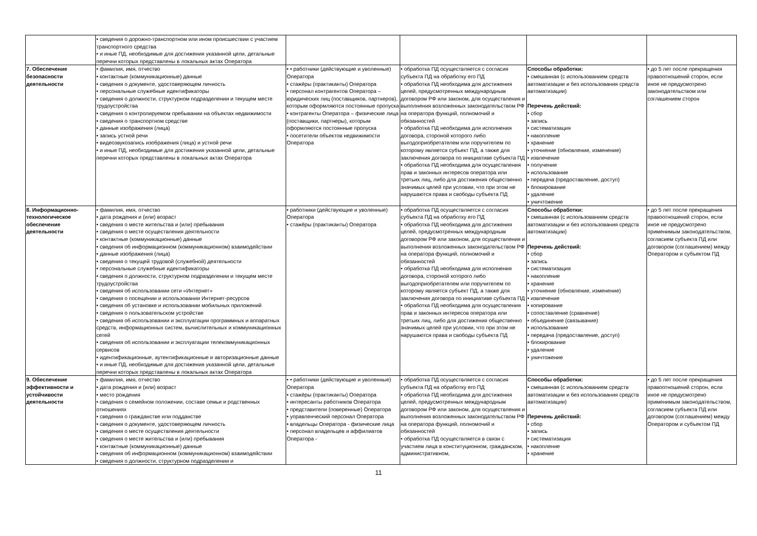| | • сведения о дорожно-транспортном или ином происшествии с участием транспортного средства • и иные ПД, необходимые для достижения указанной цели, детальные перечни которых представлены в локальных актах Оператора | | | | |
| 7. Обеспечение безопасности деятельности | • фамилия, имя, отчество • контактные (коммуникационные) данные • сведения о документе, удостоверяющем личность • персональные служебные идентификаторы • сведения о должности, структурном подразделении и текущем месте трудоустройства • сведения о контролируемом пребывании на объектах недвижимости • сведения о транспортном средстве • данные изображения (лица) • запись устной речи • видеозвукозапись изображения (лица) и устной речи • и иные ПД, необходимые для достижения указанной цели, детальные перечни которых представлены в локальных актах Оператора | • • работники (действующие и уволенные) Оператора • стажёры (практиканты) Оператора • персонал контрагентов Оператора – юридических лиц (поставщиков, партнеров), которым оформляются постоянные пропуска • контрагенты Оператора – физические лица (поставщики, партнеры), которым оформляются постоянные пропуска • посетители объектов недвижимости Оператора | • обработка ПД осуществляется с согласия субъекта ПД на обработку его ПД • обработка ПД необходима для достижения целей, предусмотренных международным договором РФ или законом, для осуществления и выполнения возложенных законодательством РФ на оператора функций, полномочий и обязанностей • обработка ПД необходима для исполнения договора, стороной которого либо выгодоприобретателем или поручителем по которому является субъект ПД, а также для заключения договора по инициативе субъекта ПД • обработка ПД необходима для осуществления прав и законных интересов оператора или третьих лиц, либо для достижения общественно значимых целей при условии, что при этом не нарушаются права и свободы субъекта ПД | Способы обработки: • смешанная (с использованием средств автоматизации и без использования средств автоматизации) Перечень действий: • сбор • запись • систематизация • накопление • хранение • уточнение (обновление, изменение) • извлечение • получение • использование • передача (предоставление, доступ) • блокирование • удаление • уничтожение | • до 5 лет после прекращения правоотношений сторон, если иное не предусмотрено законодательством или соглашением сторон |
| 8. Информационно-технологическое обеспечение деятельности | • фамилия, имя, отчество • дата рождения и (или) возраст • сведения о месте жительства и (или) пребывания • сведения о месте осуществления деятельности • контактные (коммуникационные) данные • сведения об информационном (коммуникационном) взаимодействии • данные изображения (лица) • сведения о текущей трудовой (служебной) деятельности • персональные служебные идентификаторы • сведения о должности, структурном подразделении и текущем месте трудоустройства • сведения об использовании сети «Интернет» • сведения о посещении и использовании Интернет-ресурсов • сведения об установке и использовании мобильных приложений • сведения о пользовательском устройстве • сведения об использовании и эксплуатации программных и аппаратных средств, информационных систем, вычислительных и коммуникационных сетей • сведения об использовании и эксплуатации телекоммуникационных сервисов • идентификационные, аутентификационные и авторизационные данные • и иные ПД, необходимые для достижения указанной цели, детальные перечни которых представлены в локальных актах Оператора | • работники (действующие и уволенные) Оператора • стажёры (практиканты) Оператора | • обработка ПД осуществляется с согласия субъекта ПД на обработку его ПД • обработка ПД необходима для достижения целей, предусмотренных международным договором РФ или законом, для осуществления и выполнения возложенных законодательством РФ на оператора функций, полномочий и обязанностей • обработка ПД необходима для исполнения договора, стороной которого либо выгодоприобретателем или поручителем по которому является субъект ПД, а также для заключения договора по инициативе субъекта ПД • обработка ПД необходима для осуществления прав и законных интересов оператора или третьих лиц, либо для достижения общественно значимых целей при условии, что при этом не нарушаются права и свободы субъекта ПД | Способы обработки: • смешанная (с использованием средств автоматизации и без использования средств автоматизации) Перечень действий: • сбор • запись • систематизация • накопление • хранение • уточнение (обновление, изменение) • извлечение • копирование • сопоставление (сравнение) • объединение (связывание) • использование • передача (предоставление, доступ) • блокирование • удаление • уничтожение | • до 5 лет после прекращения правоотношений сторон, если иное не предусмотрено применимым законодательством, согласием субъекта ПД или договором (соглашением) между Оператором и субъектом ПД |
| 9. Обеспечение эффективности и устойчивости деятельности | • фамилия, имя, отчество • дата рождения и (или) возраст • место рождения • сведения о семейном положении, составе семьи и родственных отношениях • сведения о гражданстве или подданстве • сведения о документе, удостоверяющем личность • сведения о месте осуществления деятельности • сведения о месте жительства и (или) пребывания • контактные (коммуникационные) данные • сведения об информационном (коммуникационном) взаимодействии • сведения о должности, структурном подразделении и | • • работники (действующие и уволенные) Оператора • стажёры (практиканты) Оператора • интересанты работников Оператора • представители (поверенные) Оператора • управленческий персонал Оператора • владельцы Оператора - физические лица • персонал владельцев и аффилиатов Оператора - | • обработка ПД осуществляется с согласия субъекта ПД на обработку его ПД • обработка ПД необходима для достижения целей, предусмотренных международным договором РФ или законом, для осуществления и выполнения возложенных законодательством РФ на оператора функций, полномочий и обязанностей • обработка ПД осуществляется в связи с участием лица в конституционном, гражданском, административном, | Способы обработки: • смешанная (с использованием средств автоматизации и без использования средств автоматизации) Перечень действий: • сбор • запись • систематизация • накопление • хранение | • до 5 лет после прекращения правоотношений сторон, если иное не предусмотрено применимым законодательством, согласием субъекта ПД или договором (соглашением) между Оператором и субъектом ПД |
11